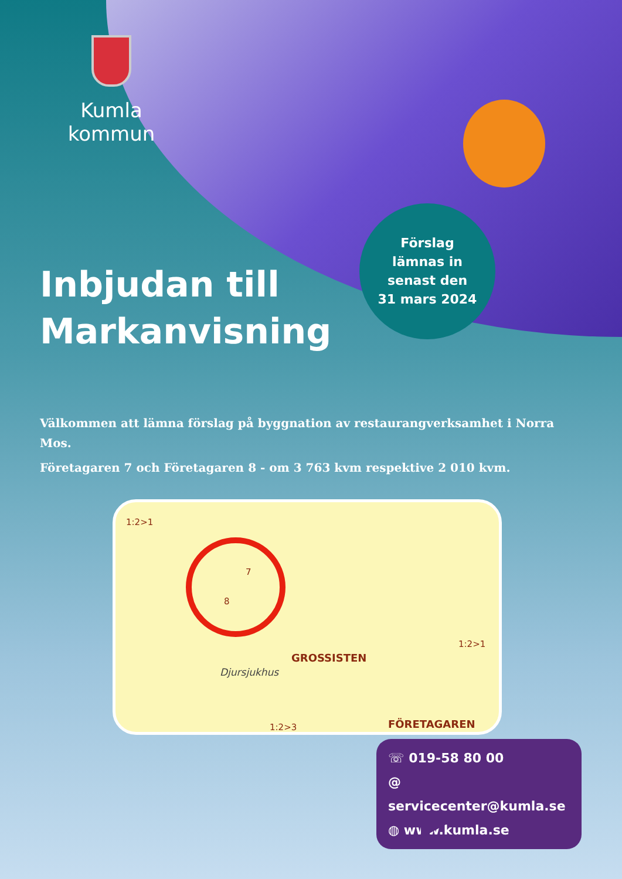Kumla kommun
Förslag
lämnas in
senast den
31 mars 2024
Inbjudan till
Markanvisning
Välkommen att lämna förslag på byggnation av restaurangverksamhet i Norra Mos.
Företagaren 7 och Företagaren 8 - om 3 763 kvm respektive 2 010 kvm.
1:2>1
7
8
GROSSISTEN
Djursjukhus
1:2>1
1:2>3 FÖRETAGAREN
☏ 019-58 80 00
@ servicecenter@kumla.se
◍ www.kumla.se